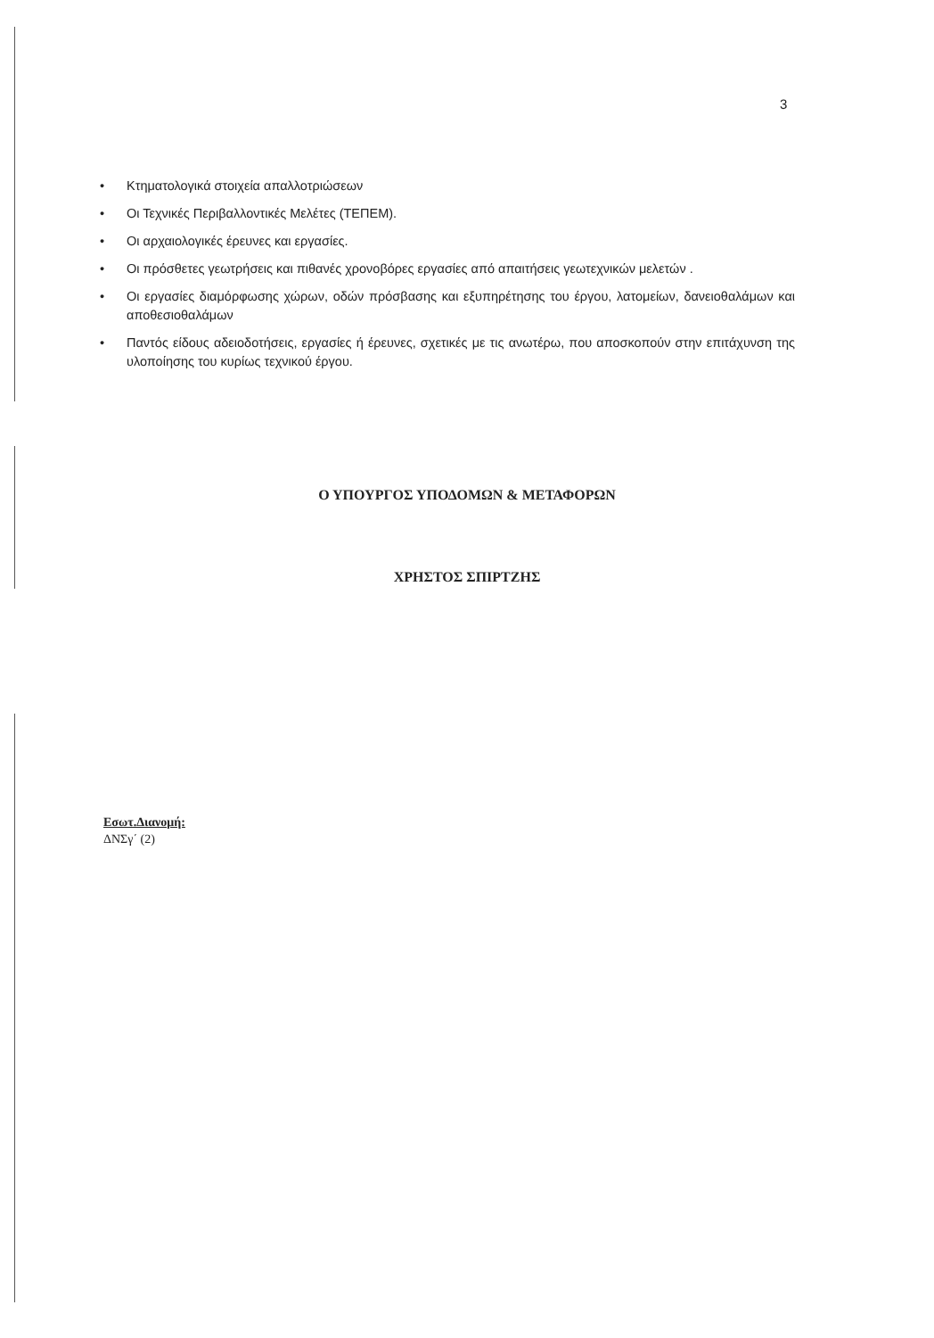3
• Κτηματολογικά στοιχεία απαλλοτριώσεων
• Οι Τεχνικές Περιβαλλοντικές Μελέτες (ΤΕΠΕΜ).
• Οι αρχαιολογικές έρευνες και εργασίες.
• Οι πρόσθετες γεωτρήσεις και πιθανές χρονοβόρες εργασίες από απαιτήσεις γεωτεχνικών μελετών .
• Οι εργασίες διαμόρφωσης χώρων, οδών πρόσβασης και εξυπηρέτησης του έργου, λατομείων, δανειοθαλάμων και αποθεσιοθαλάμων
• Παντός είδους αδειοδοτήσεις, εργασίες ή έρευνες, σχετικές με τις ανωτέρω, που αποσκοπούν στην επιτάχυνση της υλοποίησης του κυρίως τεχνικού έργου.
Ο ΥΠΟΥΡΓΟΣ ΥΠΟΔΟΜΩΝ & ΜΕΤΑΦΟΡΩΝ
ΧΡΗΣΤΟΣ ΣΠΙΡΤΖΗΣ
Εσωτ.Διανομή:
ΔΝΣγ΄ (2)